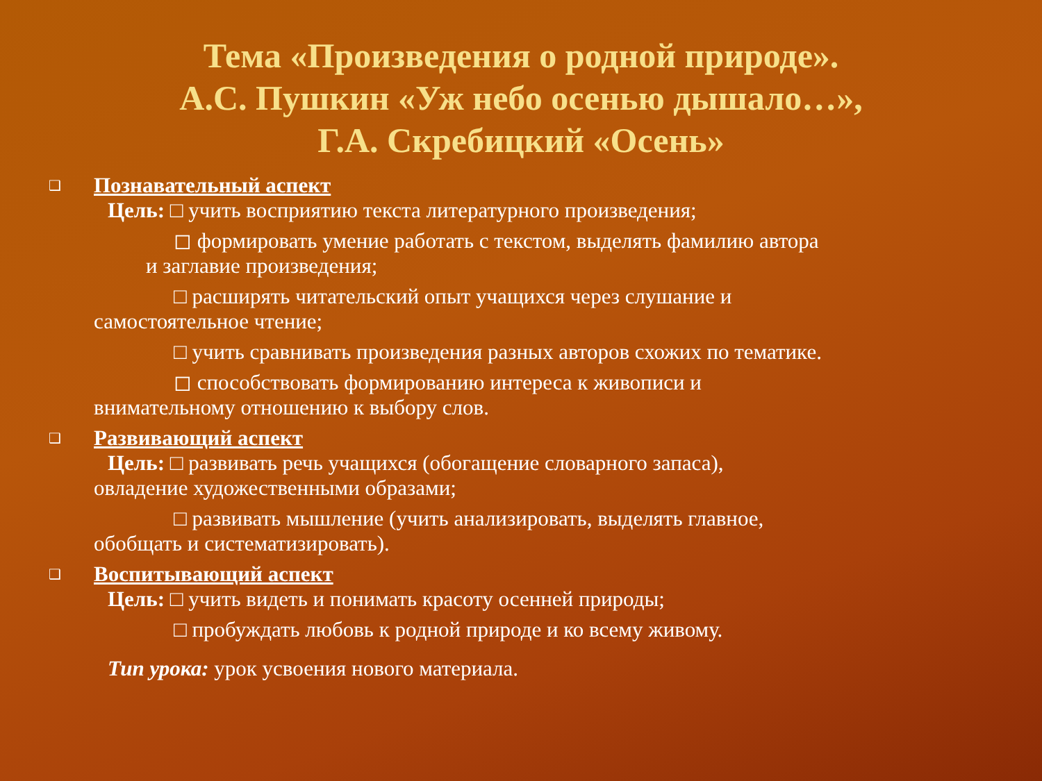Тема «Произведения о родной природе».
А.С. Пушкин «Уж небо осенью дышало…»,
Г.А. Скребицкий «Осень»
❑ Познавательный аспект
Цель: □ учить восприятию текста литературного произведения;
◻ формировать умение работать с текстом, выделять фамилию автора
и заглавие произведения;
□ расширять читательский опыт учащихся через слушание и
самостоятельное чтение;
□ учить сравнивать произведения разных авторов схожих по тематике.
◻ способствовать формированию интереса к живописи и
внимательному отношению к выбору слов.
❑ Развивающий аспект
Цель: □ развивать речь учащихся (обогащение словарного запаса),
овладение художественными образами;
□ развивать мышление (учить анализировать, выделять главное,
обобщать и систематизировать).
❑ Воспитывающий аспект
Цель: □ учить видеть и понимать красоту осенней природы;
□ пробуждать любовь к родной природе и ко всему живому.
Тип урока: урок усвоения нового материала.